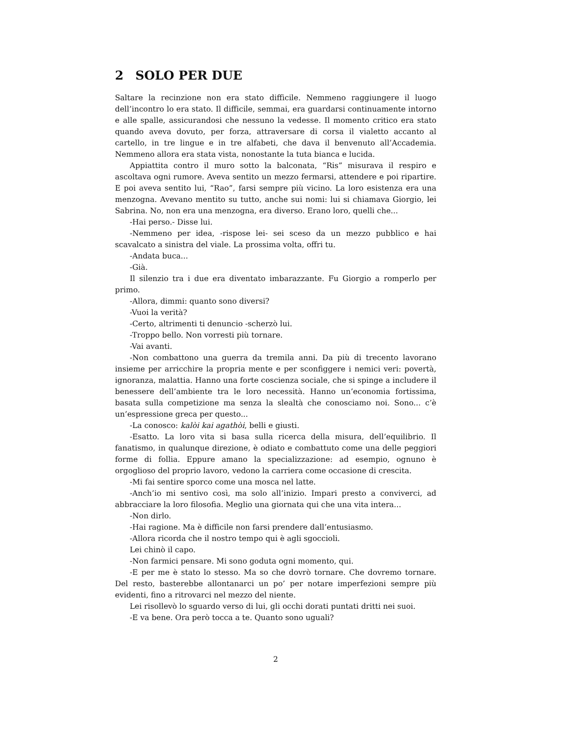2 SOLO PER DUE
Saltare la recinzione non era stato difficile. Nemmeno raggiungere il luogo dell’incontro lo era stato. Il difficile, semmai, era guardarsi continuamente intorno e alle spalle, assicurandosi che nessuno la vedesse. Il momento critico era stato quando aveva dovuto, per forza, attraversare di corsa il vialetto accanto al cartello, in tre lingue e in tre alfabeti, che dava il benvenuto all’Accademia. Nemmeno allora era stata vista, nonostante la tuta bianca e lucida.
Appiattita contro il muro sotto la balconata, “Ris” misurava il respiro e ascoltava ogni rumore. Aveva sentito un mezzo fermarsi, attendere e poi ripartire. E poi aveva sentito lui, “Rao”, farsi sempre più vicino. La loro esistenza era una menzogna. Avevano mentito su tutto, anche sui nomi: lui si chiamava Giorgio, lei Sabrina. No, non era una menzogna, era diverso. Erano loro, quelli che...
-Hai perso.- Disse lui.
-Nemmeno per idea, -rispose lei- sei sceso da un mezzo pubblico e hai scavalcato a sinistra del viale. La prossima volta, offri tu.
-Andata buca...
-Già.
Il silenzio tra i due era diventato imbarazzante. Fu Giorgio a romperlo per primo.
-Allora, dimmi: quanto sono diversi?
-Vuoi la verità?
-Certo, altrimenti ti denuncio -scherzò lui.
-Troppo bello. Non vorresti più tornare.
-Vai avanti.
-Non combattono una guerra da tremila anni. Da più di trecento lavorano insieme per arricchire la propria mente e per sconfiggere i nemici veri: povertà, ignoranza, malattia. Hanno una forte coscienza sociale, che si spinge a includere il benessere dell’ambiente tra le loro necessità. Hanno un’economia fortissima, basata sulla competizione ma senza la slealtà che conosciamo noi. Sono... c’è un’espressione greca per questo...
-La conosco: kalòi kai agathòi, belli e giusti.
-Esatto. La loro vita si basa sulla ricerca della misura, dell’equilibrio. Il fanatismo, in qualunque direzione, è odiato e combattuto come una delle peggiori forme di follia. Eppure amano la specializzazione: ad esempio, ognuno è orgoglioso del proprio lavoro, vedono la carriera come occasione di crescita.
-Mi fai sentire sporco come una mosca nel latte.
-Anch’io mi sentivo così, ma solo all’inizio. Impari presto a conviverci, ad abbracciare la loro filosofia. Meglio una giornata qui che una vita intera...
-Non dirlo.
-Hai ragione. Ma è difficile non farsi prendere dall’entusiasmo.
-Allora ricorda che il nostro tempo qui è agli sgoccioli.
Lei chinò il capo.
-Non farmici pensare. Mi sono goduta ogni momento, qui.
-E per me è stato lo stesso. Ma so che dovrò tornare. Che dovremo tornare. Del resto, basterebbe allontanarci un po’ per notare imperfezioni sempre più evidenti, fino a ritrovarci nel mezzo del niente.
Lei risollevò lo sguardo verso di lui, gli occhi dorati puntati dritti nei suoi.
-E va bene. Ora però tocca a te. Quanto sono uguali?
2